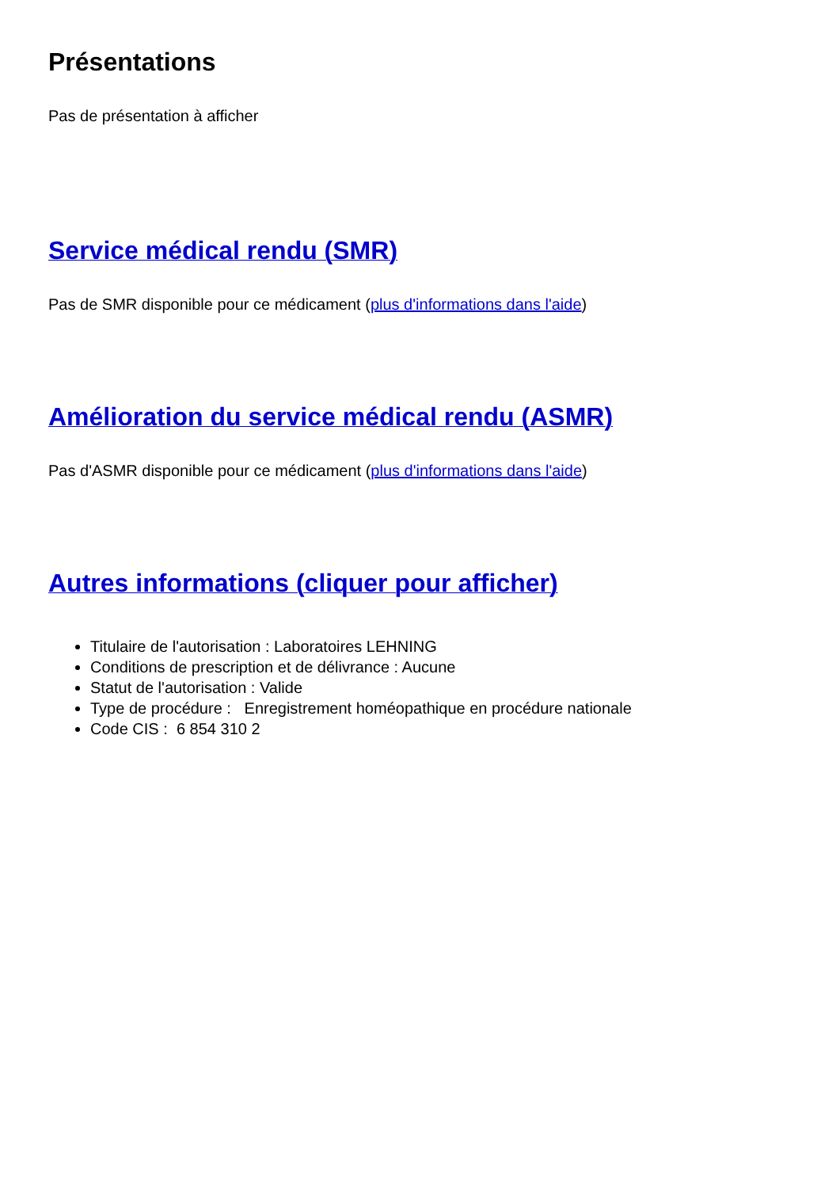Présentations
Pas de présentation à afficher
Service médical rendu (SMR)
Pas de SMR disponible pour ce médicament (plus d'informations dans l'aide)
Amélioration du service médical rendu (ASMR)
Pas d'ASMR disponible pour ce médicament (plus d'informations dans l'aide)
Autres informations (cliquer pour afficher)
Titulaire de l'autorisation : Laboratoires LEHNING
Conditions de prescription et de délivrance : Aucune
Statut de l'autorisation : Valide
Type de procédure : Enregistrement homéopathique en procédure nationale
Code CIS : 6 854 310 2